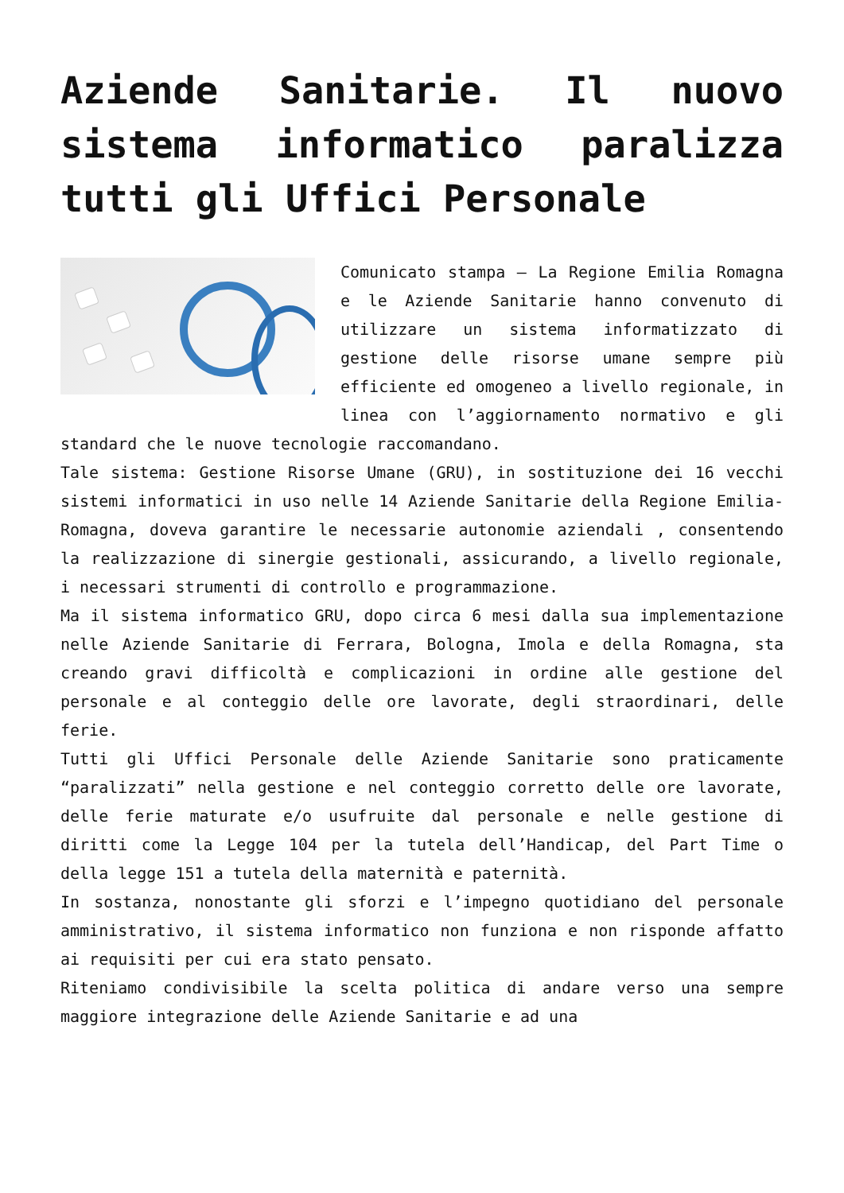Aziende Sanitarie. Il nuovo sistema informatico paralizza tutti gli Uffici Personale
Comunicato stampa – La Regione Emilia Romagna e le Aziende Sanitarie hanno convenuto di utilizzare un sistema informatizzato di gestione delle risorse umane sempre più efficiente ed omogeneo a livello regionale, in linea con l’aggiornamento normativo e gli standard che le nuove tecnologie raccomandano.
Tale sistema: Gestione Risorse Umane (GRU), in sostituzione dei 16 vecchi sistemi informatici in uso nelle 14 Aziende Sanitarie della Regione Emilia-Romagna, doveva garantire le necessarie autonomie aziendali , consentendo la realizzazione di sinergie gestionali, assicurando, a livello regionale, i necessari strumenti di controllo e programmazione.
Ma il sistema informatico GRU, dopo circa 6 mesi dalla sua implementazione nelle Aziende Sanitarie di Ferrara, Bologna, Imola e della Romagna, sta creando gravi difficoltà e complicazioni in ordine alle gestione del personale e al conteggio delle ore lavorate, degli straordinari, delle ferie.
Tutti gli Uffici Personale delle Aziende Sanitarie sono praticamente “paralizzati” nella gestione e nel conteggio corretto delle ore lavorate, delle ferie maturate e/o usufruite dal personale e nelle gestione di diritti come la Legge 104 per la tutela dell’Handicap, del Part Time o della legge 151 a tutela della maternità e paternità.
In sostanza, nonostante gli sforzi e l’impegno quotidiano del personale amministrativo, il sistema informatico non funziona e non risponde affatto ai requisiti per cui era stato pensato.
Riteniamo condivisibile la scelta politica di andare verso una sempre maggiore integrazione delle Aziende Sanitarie e ad una